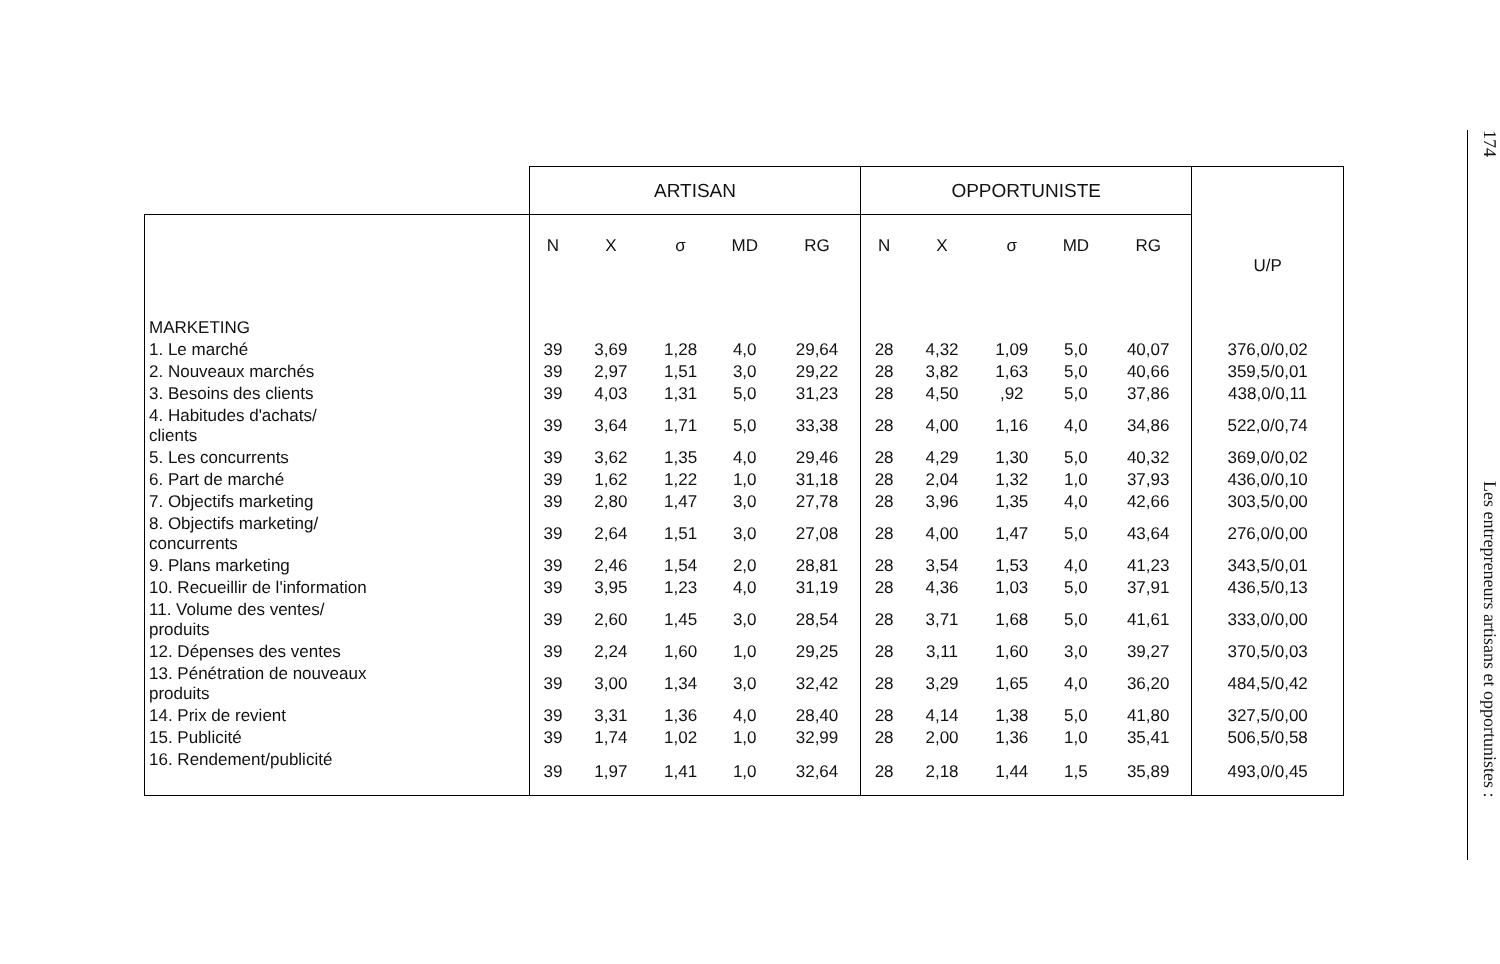| | ARTISAN | | | | | OPPORTUNISTE | | | | | U/P |
| --- | --- | --- | --- | --- | --- | --- | --- | --- | --- | --- | --- |
| | N | X | σ | MD | RG | N | X | σ | MD | RG | |
| MARKETING | | | | | | | | | | | |
| 1. Le marché | 39 | 3,69 | 1,28 | 4,0 | 29,64 | 28 | 4,32 | 1,09 | 5,0 | 40,07 | 376,0/0,02 |
| 2. Nouveaux marchés | 39 | 2,97 | 1,51 | 3,0 | 29,22 | 28 | 3,82 | 1,63 | 5,0 | 40,66 | 359,5/0,01 |
| 3. Besoins des clients | 39 | 4,03 | 1,31 | 5,0 | 31,23 | 28 | 4,50 | ,92 | 5,0 | 37,86 | 438,0/0,11 |
| 4. Habitudes d'achats/ clients | 39 | 3,64 | 1,71 | 5,0 | 33,38 | 28 | 4,00 | 1,16 | 4,0 | 34,86 | 522,0/0,74 |
| 5. Les concurrents | 39 | 3,62 | 1,35 | 4,0 | 29,46 | 28 | 4,29 | 1,30 | 5,0 | 40,32 | 369,0/0,02 |
| 6. Part de marché | 39 | 1,62 | 1,22 | 1,0 | 31,18 | 28 | 2,04 | 1,32 | 1,0 | 37,93 | 436,0/0,10 |
| 7. Objectifs marketing | 39 | 2,80 | 1,47 | 3,0 | 27,78 | 28 | 3,96 | 1,35 | 4,0 | 42,66 | 303,5/0,00 |
| 8. Objectifs marketing/ concurrents | 39 | 2,64 | 1,51 | 3,0 | 27,08 | 28 | 4,00 | 1,47 | 5,0 | 43,64 | 276,0/0,00 |
| 9. Plans marketing | 39 | 2,46 | 1,54 | 2,0 | 28,81 | 28 | 3,54 | 1,53 | 4,0 | 41,23 | 343,5/0,01 |
| 10. Recueillir de l'information | 39 | 3,95 | 1,23 | 4,0 | 31,19 | 28 | 4,36 | 1,03 | 5,0 | 37,91 | 436,5/0,13 |
| 11. Volume des ventes/ produits | 39 | 2,60 | 1,45 | 3,0 | 28,54 | 28 | 3,71 | 1,68 | 5,0 | 41,61 | 333,0/0,00 |
| 12. Dépenses des ventes | 39 | 2,24 | 1,60 | 1,0 | 29,25 | 28 | 3,11 | 1,60 | 3,0 | 39,27 | 370,5/0,03 |
| 13. Pénétration de nouveaux produits | 39 | 3,00 | 1,34 | 3,0 | 32,42 | 28 | 3,29 | 1,65 | 4,0 | 36,20 | 484,5/0,42 |
| 14. Prix de revient | 39 | 3,31 | 1,36 | 4,0 | 28,40 | 28 | 4,14 | 1,38 | 5,0 | 41,80 | 327,5/0,00 |
| 15. Publicité | 39 | 1,74 | 1,02 | 1,0 | 32,99 | 28 | 2,00 | 1,36 | 1,0 | 35,41 | 506,5/0,58 |
| 16. Rendement/publicité | 39 | 1,97 | 1,41 | 1,0 | 32,64 | 28 | 2,18 | 1,44 | 1,5 | 35,89 | 493,0/0,45 |
174 Les entrepreneurs artisans et opportunistes :